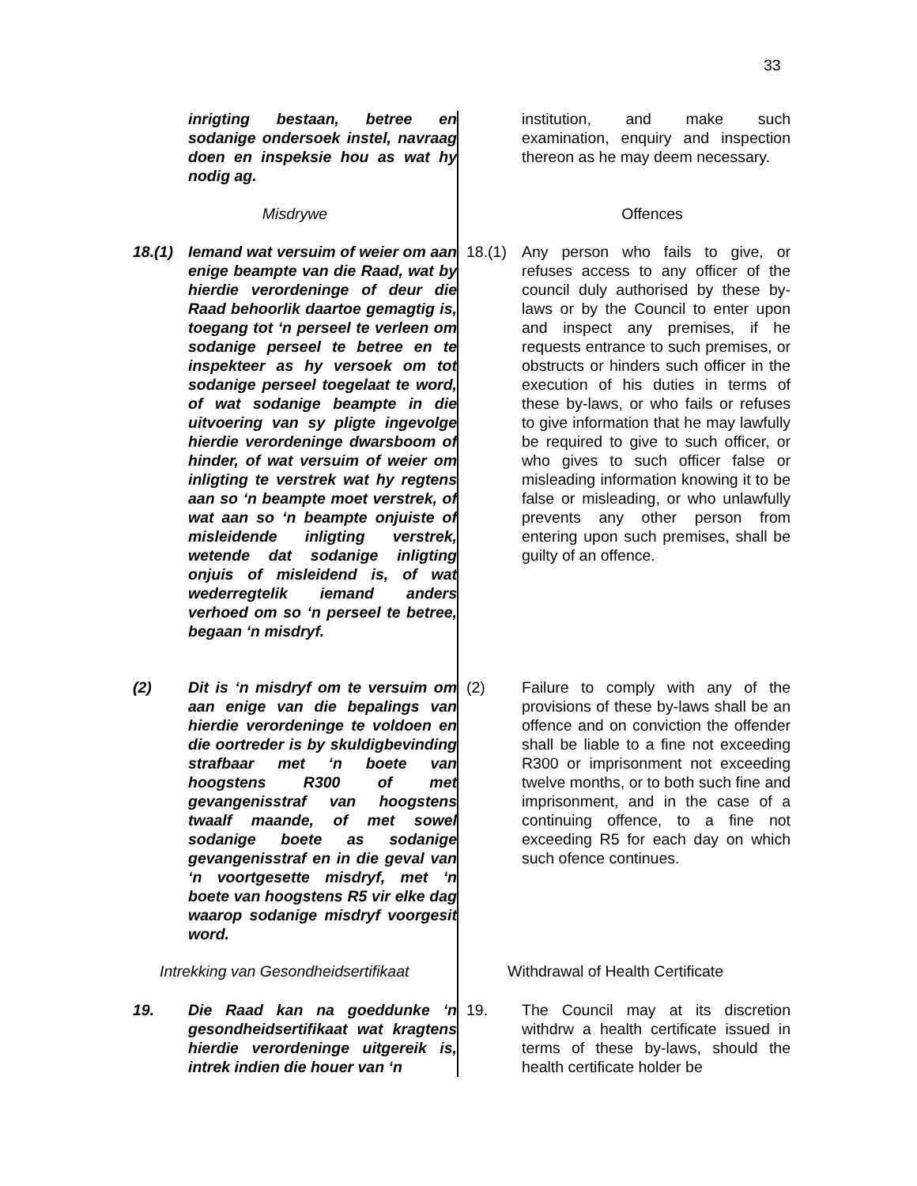33
inrigting bestaan, betree en sodanige ondersoek instel, navraag doen en inspeksie hou as wat hy nodig ag.
institution, and make such examination, enquiry and inspection thereon as he may deem necessary.
Misdrywe Offences
18.(1) Iemand wat versuim of weier om aan enige beampte van die Raad, wat by hierdie verordeninge of deur die Raad behoorlik daartoe gemagtig is, toegang tot ‘n perseel te verleen om sodanige perseel te betree en te inspekteer as hy versoek om tot sodanige perseel toegelaat te word, of wat sodanige beampte in die uitvoering van sy pligte ingevolge hierdie verordeninge dwarsboom of hinder, of wat versuim of weier om inligting te verstrek wat hy regtens aan so ‘n beampte moet verstrek, of wat aan so ‘n beampte onjuiste of misleidende inligting verstrek, wetende dat sodanige inligting onjuis of misleidend is, of wat wederregtelik iemand anders verhoed om so ‘n perseel te betree, begaan ‘n misdryf.
18.(1) Any person who fails to give, or refuses access to any officer of the council duly authorised by these by-laws or by the Council to enter upon and inspect any premises, if he requests entrance to such premises, or obstructs or hinders such officer in the execution of his duties in terms of these by-laws, or who fails or refuses to give information that he may lawfully be required to give to such officer, or who gives to such officer false or misleading information knowing it to be false or misleading, or who unlawfully prevents any other person from entering upon such premises, shall be guilty of an offence.
(2) Dit is ‘n misdryf om te versuim om aan enige van die bepalings van hierdie verordeninge te voldoen en die oortreder is by skuldigbevinding strafbaar met ‘n boete van hoogstens R300 of met gevangenisstraf van hoogstens twaalf maande, of met sowel sodanige boete as sodanige gevangenisstraf en in die geval van ‘n voortgesette misdryf, met ‘n boete van hoogstens R5 vir elke dag waarop sodanige misdryf voorgesit word.
(2) Failure to comply with any of the provisions of these by-laws shall be an offence and on conviction the offender shall be liable to a fine not exceeding R300 or imprisonment not exceeding twelve months, or to both such fine and imprisonment, and in the case of a continuing offence, to a fine not exceeding R5 for each day on which such ofence continues.
Intrekking van Gesondheidsertifikaat
Withdrawal of Health Certificate
19. Die Raad kan na goeddunke ‘n gesondheidsertifikaat wat kragtens hierdie verordeninge uitgereik is, intrek indien die houer van ‘n
19. The Council may at its discretion withdrw a health certificate issued in terms of these by-laws, should the health certificate holder be